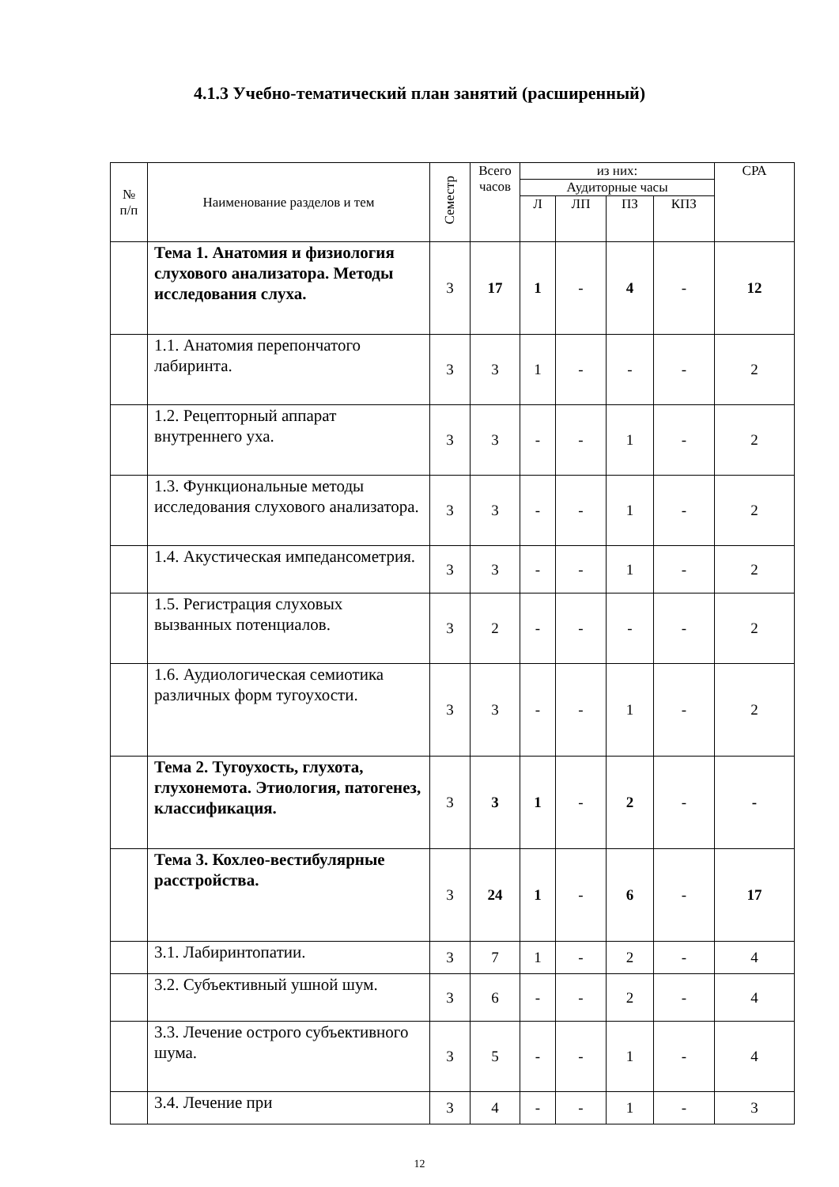4.1.3 Учебно-тематический план занятий (расширенный)
| № п/п | Наименование разделов и тем | Семестр | Всего часов | из них: | | | | СРА |
| --- | --- | --- | --- | --- | --- | --- | --- | --- |
| | | | | Аудиторные часы | | | | |
| | | | | Л | ЛП | ПЗ | КПЗ | |
| | Тема 1. Анатомия и физиология слухового анализатора. Методы исследования слуха. | 3 | 17 | 1 | - | 4 | - | 12 |
| | 1.1. Анатомия перепончатого лабиринта. | 3 | 3 | 1 | - | - | - | 2 |
| | 1.2. Рецепторный аппарат внутреннего уха. | 3 | 3 | - | - | 1 | - | 2 |
| | 1.3. Функциональные методы исследования слухового анализатора. | 3 | 3 | - | - | 1 | - | 2 |
| | 1.4. Акустическая импедансометрия. | 3 | 3 | - | - | 1 | - | 2 |
| | 1.5. Регистрация слуховых вызванных потенциалов. | 3 | 2 | - | - | - | - | 2 |
| | 1.6. Аудиологическая семиотика различных форм тугоухости. | 3 | 3 | - | - | 1 | - | 2 |
| | Тема 2. Тугоухость, глухота, глухонемота. Этиология, патогенез, классификация. | 3 | 3 | 1 | - | 2 | - | - |
| | Тема 3. Кохлео-вестибулярные расстройства. | 3 | 24 | 1 | - | 6 | - | 17 |
| | 3.1. Лабиринтопатии. | 3 | 7 | 1 | - | 2 | - | 4 |
| | 3.2. Субъективный ушной шум. | 3 | 6 | - | - | 2 | - | 4 |
| | 3.3. Лечение острого субъективного шума. | 3 | 5 | - | - | 1 | - | 4 |
| | 3.4. Лечение при | 3 | 4 | - | - | 1 | - | 3 |
12